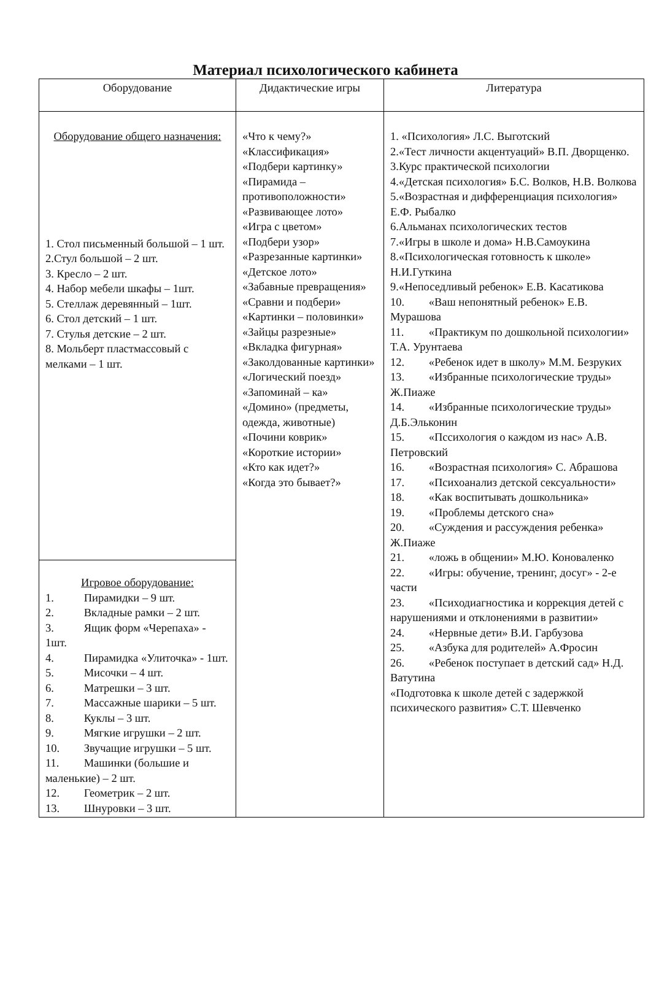Материал психологического кабинета
| Оборудование | Дидактические игры | Литература |
| --- | --- | --- |
| Оборудование общего назначения: 1. Стол письменный большой – 1 шт. 2.Стул большой – 2 шт. 3. Кресло – 2 шт. 4. Набор мебели шкафы – 1шт. 5. Стеллаж деревянный – 1шт. 6. Стол детский – 1 шт. 7. Стулья детские – 2 шт. 8. Мольберт пластмассовый с мелками – 1 шт. | «Что к чему?» «Классификация» «Подбери картинку» «Пирамида – противоположности» «Развивающее лото» «Игра с цветом» «Подбери узор» «Разрезанные картинки» «Детское лото» «Забавные превращения» «Сравни и подбери» «Картинки – половинки» «Зайцы разрезные» «Вкладка фигурная» «Заколдованные картинки» «Логический поезд» «Запоминай – ка» «Домино» (предметы, одежда, животные) «Почини коврик» «Короткие истории» «Кто как идет?» «Когда это бывает?» | 1. «Психология» Л.С. Выготский 2.«Тест личности акцентуаций» В.П. Дворщенко. 3.Курс практической психологии 4.«Детская психология» Б.С. Волков, Н.В. Волкова 5.«Возрастная и дифференциация психология» Е.Ф. Рыбалко 6.Альманах психологических тестов 7.«Игры в школе и дома» Н.В.Самоукина 8.«Психологическая готовность к школе» Н.И.Гуткина 9.«Непоседливый ребенок» Е.В. Касатикова 10. «Ваш непонятный ребенок» Е.В. Мурашова 11. «Практикум по дошкольной психологии» Т.А. Урунтаева 12. «Ребенок идет в школу» М.М. Безруких 13. «Избранные психологические труды» Ж.Пиаже 14. «Избранные психологические труды» Д.Б.Эльконин 15. «Пссихология о каждом из нас» А.В. Петровский 16. «Возрастная психология» С. Абрашова 17. «Психоанализ детской сексуальности» 18. «Как воспитывать дошкольника» 19. «Проблемы детского сна» 20. «Суждения и рассуждения ребенка» Ж.Пиаже 21. «ложь в общении» М.Ю. Коноваленко 22. «Игры: обучение, тренинг, досуг» - 2-е части 23. «Психодиагностика и коррекция детей с нарушениями и отклонениями в развитии» 24. «Нервные дети» В.И. Гарбузова 25. «Азбука для родителей» А.Фросин 26. «Ребенок поступает в детский сад» Н.Д. Ватутина «Подготовка к школе детей с задержкой психического развития» С.Т. Шевченко |
| Игровое оборудование: 1. Пирамидки – 9 шт. 2. Вкладные рамки – 2 шт. 3. Ящик форм «Черепаха» - 1шт. 4. Пирамидка «Улиточка» - 1шт. 5. Мисочки – 4 шт. 6. Матрешки – 3 шт. 7. Массажные шарики – 5 шт. 8. Куклы – 3 шт. 9. Мягкие игрушки – 2 шт. 10. Звучащие игрушки – 5 шт. 11. Машинки (большие и маленькие) – 2 шт. 12. Геометрик – 2 шт. 13. Шнуровки – 3 шт. | | |